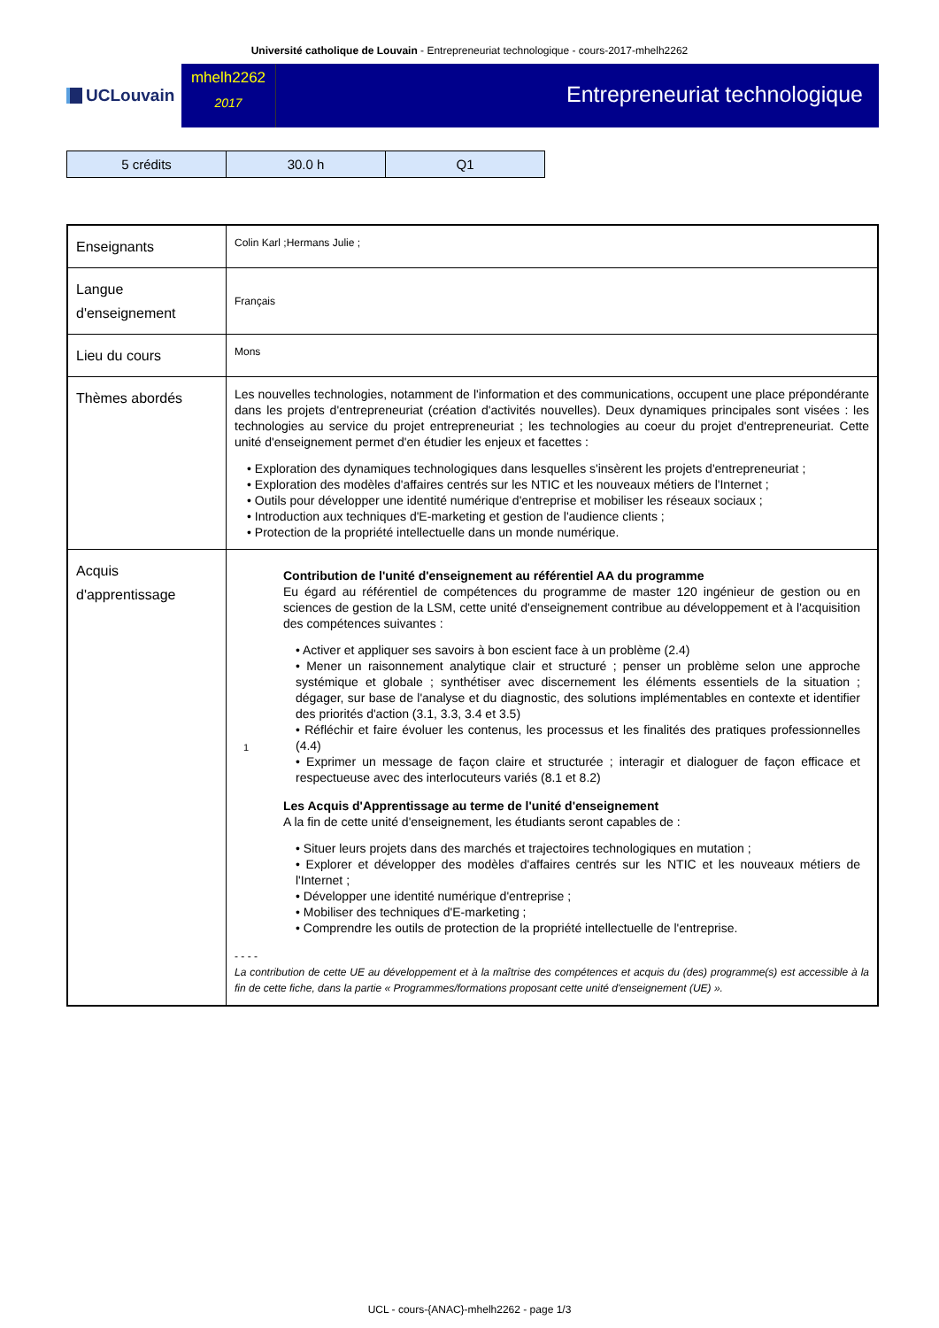Université catholique de Louvain - Entrepreneuriat technologique - cours-2017-mhelh2262
UCLouvain
mhelh2262
2017
Entrepreneuriat technologique
| 5 crédits | 30.0 h | Q1 |
| Enseignants | Colin Karl ;Hermans Julie ; |
| Langue d'enseignement | Français |
| Lieu du cours | Mons |
| Thèmes abordés | Les nouvelles technologies, notamment de l'information et des communications, occupent une place prépondérante dans les projets d'entrepreneuriat (création d'activités nouvelles). Deux dynamiques principales sont visées : les technologies au service du projet entrepreneuriat ; les technologies au coeur du projet d'entrepreneuriat. Cette unité d'enseignement permet d'en étudier les enjeux et facettes : • Exploration des dynamiques technologiques dans lesquelles s'insèrent les projets d'entrepreneuriat ; • Exploration des modèles d'affaires centrés sur les NTIC et les nouveaux métiers de l'Internet ; • Outils pour développer une identité numérique d'entreprise et mobiliser les réseaux sociaux ; • Introduction aux techniques d'E-marketing et gestion de l'audience clients ; • Protection de la propriété intellectuelle dans un monde numérique. |
| Acquis d'apprentissage | 1 Contribution de l'unité d'enseignement au référentiel AA du programme Eu égard au référentiel de compétences du programme de master 120 ingénieur de gestion ou en sciences de gestion de la LSM, cette unité d'enseignement contribue au développement et à l'acquisition des compétences suivantes : • Activer et appliquer ses savoirs à bon escient face à un problème (2.4) • Mener un raisonnement analytique clair et structuré ; penser un problème selon une approche systémique et globale ; synthétiser avec discernement les éléments essentiels de la situation ; dégager, sur base de l'analyse et du diagnostic, des solutions implémentables en contexte et identifier des priorités d'action (3.1, 3.3, 3.4 et 3.5) • Réfléchir et faire évoluer les contenus, les processus et les finalités des pratiques professionnelles (4.4) • Exprimer un message de façon claire et structurée ; interagir et dialoguer de façon efficace et respectueuse avec des interlocuteurs variés (8.1 et 8.2) Les Acquis d'Apprentissage au terme de l'unité d'enseignement A la fin de cette unité d'enseignement, les étudiants seront capables de : • Situer leurs projets dans des marchés et trajectoires technologiques en mutation ; • Explorer et développer des modèles d'affaires centrés sur les NTIC et les nouveaux métiers de l'Internet ; • Développer une identité numérique d'entreprise ; • Mobiliser des techniques d'E-marketing ; • Comprendre les outils de protection de la propriété intellectuelle de l'entreprise. - - - - La contribution de cette UE au développement et à la maîtrise des compétences et acquis du (des) programme(s) est accessible à la fin de cette fiche, dans la partie « Programmes/formations proposant cette unité d'enseignement (UE) ». |
UCL - cours-{ANAC}-mhelh2262 - page 1/3